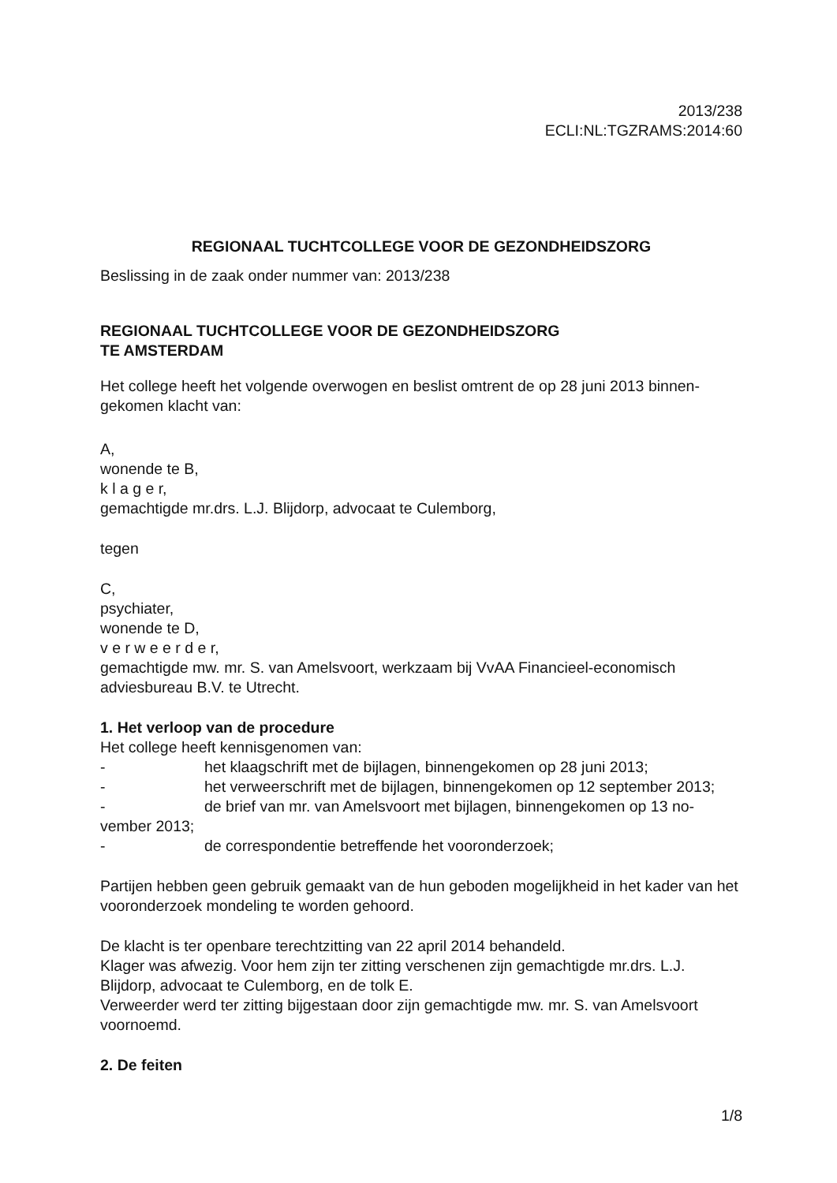2013/238
ECLI:NL:TGZRAMS:2014:60
REGIONAAL TUCHTCOLLEGE VOOR DE GEZONDHEIDSZORG
Beslissing in de zaak onder nummer van: 2013/238
REGIONAAL TUCHTCOLLEGE VOOR DE GEZONDHEIDSZORG
TE AMSTERDAM
Het college heeft het volgende overwogen en beslist omtrent de op 28 juni 2013 binnen-gekomen klacht van:
A,
wonende te B,
k l a g e r,
gemachtigde mr.drs. L.J. Blijdorp, advocaat te Culemborg,
tegen
C,
psychiater,
wonende te D,
v e r w e e r d e r,
gemachtigde mw. mr. S. van Amelsvoort, werkzaam bij VvAA Financieel-economisch adviesbureau B.V. te Utrecht.
1. Het verloop van de procedure
Het college heeft kennisgenomen van:
- het klaagschrift met de bijlagen, binnengekomen op 28 juni 2013;
- het verweerschrift met de bijlagen, binnengekomen op 12 september 2013;
- de brief van mr. van Amelsvoort met bijlagen, binnengekomen op 13 no-vember 2013;
- de correspondentie betreffende het vooronderzoek;
Partijen hebben geen gebruik gemaakt van de hun geboden mogelijkheid in het kader van het vooronderzoek mondeling te worden gehoord.
De klacht is ter openbare terechtzitting van 22 april 2014 behandeld.
Klager was afwezig. Voor hem zijn ter zitting verschenen zijn gemachtigde mr.drs. L.J. Blijdorp, advocaat te Culemborg, en de tolk E.
Verweerder werd ter zitting bijgestaan door zijn gemachtigde mw. mr. S. van Amelsvoort voornoemd.
2. De feiten
1/8